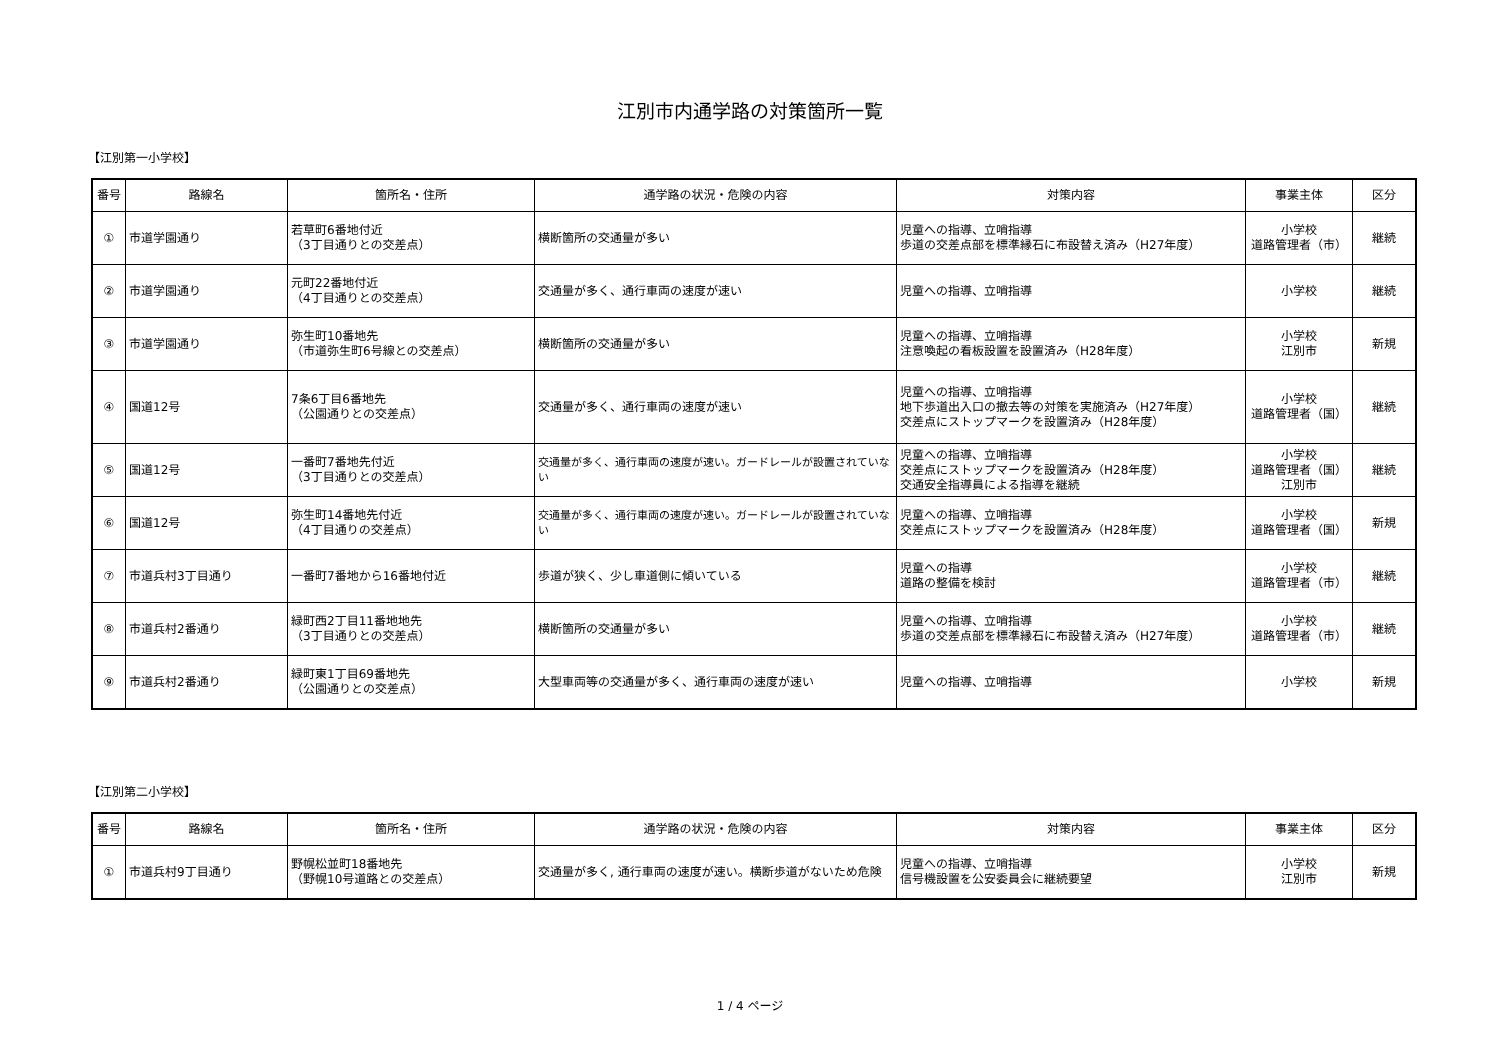江別市内通学路の対策箇所一覧
【江別第一小学校】
| 番号 | 路線名 | 箇所名・住所 | 通学路の状況・危険の内容 | 対策内容 | 事業主体 | 区分 |
| --- | --- | --- | --- | --- | --- | --- |
| ① | 市道学園通り | 若草町6番地付近 （3丁目通りとの交差点） | 横断箇所の交通量が多い | 児童への指導、立哨指導 歩道の交差点部を標準縁石に布設替え済み（H27年度） | 小学校 道路管理者（市） | 継続 |
| ② | 市道学園通り | 元町22番地付近 （4丁目通りとの交差点） | 交通量が多く、通行車両の速度が速い | 児童への指導、立哨指導 | 小学校 | 継続 |
| ③ | 市道学園通り | 弥生町10番地先 （市道弥生町6号線との交差点） | 横断箇所の交通量が多い | 児童への指導、立哨指導 注意喚起の看板設置を設置済み（H28年度） | 小学校 江別市 | 新規 |
| ④ | 国道12号 | 7条6丁目6番地先 （公園通りとの交差点） | 交通量が多く、通行車両の速度が速い | 児童への指導、立哨指導 地下歩道出入口の撤去等の対策を実施済み（H27年度） 交差点にストップマークを設置済み（H28年度） | 小学校 道路管理者（国） | 継続 |
| ⑤ | 国道12号 | 一番町7番地先付近 （3丁目通りとの交差点） | 交通量が多く、通行車両の速度が速い。ガードレールが設置されていない | 児童への指導、立哨指導 交差点にストップマークを設置済み（H28年度） 交通安全指導員による指導を継続 | 小学校 道路管理者（国） 江別市 | 継続 |
| ⑥ | 国道12号 | 弥生町14番地先付近 （4丁目通りの交差点） | 交通量が多く、通行車両の速度が速い。ガードレールが設置されていない | 児童への指導、立哨指導 交差点にストップマークを設置済み（H28年度） | 小学校 道路管理者（国） | 新規 |
| ⑦ | 市道兵村3丁目通り | 一番町7番地から16番地付近 | 歩道が狭く、少し車道側に傾いている | 児童への指導 道路の整備を検討 | 小学校 道路管理者（市） | 継続 |
| ⑧ | 市道兵村2番通り | 緑町西2丁目11番地地先 （3丁目通りとの交差点） | 横断箇所の交通量が多い | 児童への指導、立哨指導 歩道の交差点部を標準縁石に布設替え済み（H27年度） | 小学校 道路管理者（市） | 継続 |
| ⑨ | 市道兵村2番通り | 緑町東1丁目69番地先 （公園通りとの交差点） | 大型車両等の交通量が多く、通行車両の速度が速い | 児童への指導、立哨指導 | 小学校 | 新規 |
【江別第二小学校】
| 番号 | 路線名 | 箇所名・住所 | 通学路の状況・危険の内容 | 対策内容 | 事業主体 | 区分 |
| --- | --- | --- | --- | --- | --- | --- |
| ① | 市道兵村9丁目通り | 野幌松並町18番地先 （野幌10号道路との交差点） | 交通量が多く, 通行車両の速度が速い。横断歩道がないため危険 | 児童への指導、立哨指導 信号機設置を公安委員会に継続要望 | 小学校 江別市 | 新規 |
1 / 4 ページ